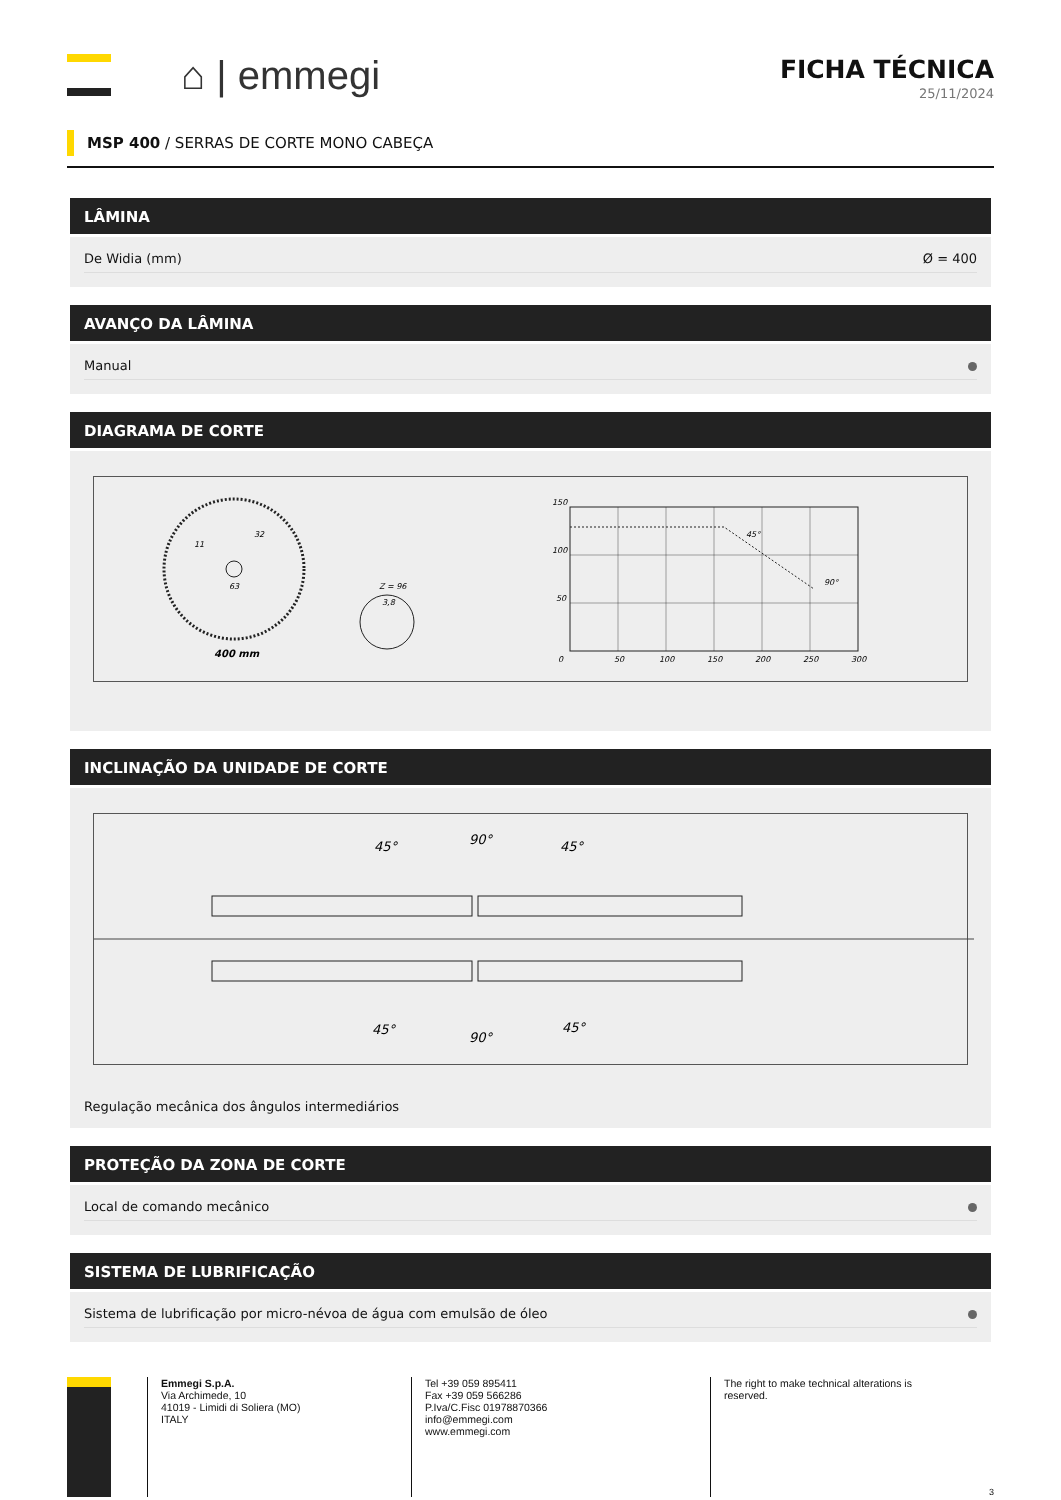⌂ | emmegi
FICHA TÉCNICA
25/11/2024
MSP 400 / SERRAS DE CORTE MONO CABEÇA
LÂMINA
De Widia (mm) Ø = 400
AVANÇO DA LÂMINA
Manual
DIAGRAMA DE CORTE
400 mm
32
63
11
Z = 96
3,8
150
100
50
0
50
100
150
200
250
300
45°
90°
INCLINAÇÃO DA UNIDADE DE CORTE
45°
90°
45°
45°
90°
45°
Regulação mecânica dos ângulos intermediários
PROTEÇÃO DA ZONA DE CORTE
Local de comando mecânico
SISTEMA DE LUBRIFICAÇÃO
Sistema de lubrificação por micro-névoa de água com emulsão de óleo
Emmegi S.p.A.
Via Archimede, 10
41019 - Limidi di Soliera (MO)
ITALY
Tel +39 059 895411
Fax +39 059 566286
P.Iva/C.Fisc 01978870366
info@emmegi.com
www.emmegi.com
The right to make technical alterations is reserved.
3